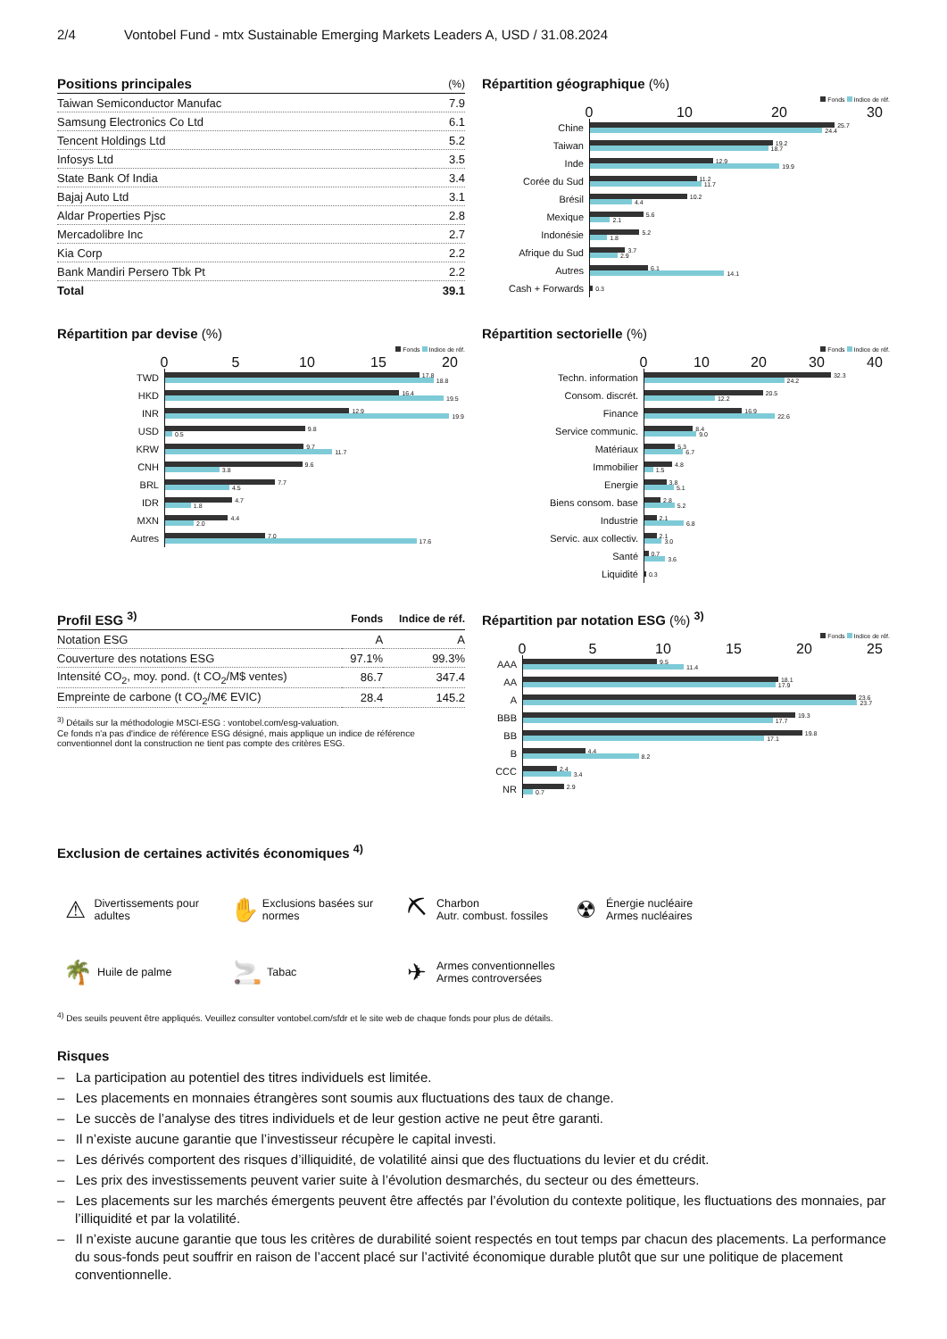2/4 Vontobel Fund - mtx Sustainable Emerging Markets Leaders A, USD / 31.08.2024
| Positions principales | (%) |
| --- | --- |
| Taiwan Semiconductor Manufac | 7.9 |
| Samsung Electronics Co Ltd | 6.1 |
| Tencent Holdings Ltd | 5.2 |
| Infosys Ltd | 3.5 |
| State Bank Of India | 3.4 |
| Bajaj Auto Ltd | 3.1 |
| Aldar Properties Pjsc | 2.8 |
| Mercadolibre Inc | 2.7 |
| Kia Corp | 2.2 |
| Bank Mandiri Persero Tbk Pt | 2.2 |
| Total | 39.1 |
Répartition géographique (%)
Fonds Indice de réf.
0 10 20 30
Chine
25.7
24.4
Taiwan
19.2
18.7
Inde
12.9
19.9
Corée du Sud
11.2
11.7
Brésil
10.2
4.4
Mexique
5.6
2.1
Indonésie
5.2
1.8
Afrique du Sud
3.7
2.9
Autres
6.1
14.1
Cash + Forwards
0.3
Répartition par devise (%)
Fonds Indice de réf.
0 5 10 15 20
TWD
17.8
18.8
HKD
16.4
19.5
INR
12.9
19.9
USD
9.8
0.5
KRW
9.7
11.7
CNH
9.6
3.8
BRL
7.7
4.5
IDR
4.7
1.8
MXN
4.4
2.0
Autres
7.0
17.6
Répartition sectorielle (%)
Fonds Indice de réf.
0 10 20 30 40
Techn. information
32.3
24.2
Consom. discrét.
20.5
12.2
Finance
16.9
22.6
Service communic.
8.4
9.0
Matériaux
5.3
6.7
Immobilier
4.8
1.5
Energie
3.8
5.1
Biens consom. base
2.8
5.2
Industrie
2.1
6.8
Servic. aux collectiv.
2.1
3.0
Santé
0.7
3.6
Liquidité
0.3
| Profil ESG <sup>3)</sup> | Fonds | Indice de réf. |
| --- | --- | --- |
| Notation ESG | A | A |
| Couverture des notations ESG | 97.1% | 99.3% |
| Intensité CO<sub>2</sub>, moy. pond. (t CO<sub>2</sub>/M$ ventes) | 86.7 | 347.4 |
| Empreinte de carbone (t CO<sub>2</sub>/M€ EVIC) | 28.4 | 145.2 |
<sup>3)</sup> Détails sur la méthodologie MSCI-ESG : vontobel.com/esg-valuation.
Ce fonds n'a pas d'indice de référence ESG désigné, mais applique un indice de référence conventionnel dont la construction ne tient pas compte des critères ESG.
Répartition par notation ESG (%) <sup>3)</sup>
Fonds Indice de réf.
0 5 10 15 20 25
AAA
9.5
11.4
AA
18.1
17.9
A
23.6
23.7
BBB
19.3
17.7
BB
19.8
17.1
B
4.4
8.2
CCC
2.4
3.4
NR
2.9
0.7
Exclusion de certaines activités économiques <sup>4)</sup>
⚠ Divertissements pour adultes
✋ Exclusions basées sur normes
⛏ Charbon
Autr. combust. fossiles
☢ Énergie nucléaire
Armes nucléaires
🌴 Huile de palme
🚬 Tabac
✈ Armes conventionnelles
Armes controversées
<sup>4)</sup> Des seuils peuvent être appliqués. Veuillez consulter vontobel.com/sfdr et le site web de chaque fonds pour plus de détails.
Risques
– La participation au potentiel des titres individuels est limitée.
– Les placements en monnaies étrangères sont soumis aux fluctuations des taux de change.
– Le succès de l’analyse des titres individuels et de leur gestion active ne peut être garanti.
– Il n’existe aucune garantie que l’investisseur récupère le capital investi.
– Les dérivés comportent des risques d’illiquidité, de volatilité ainsi que des fluctuations du levier et du crédit.
– Les prix des investissements peuvent varier suite à l’évolution desmarchés, du secteur ou des émetteurs.
– Les placements sur les marchés émergents peuvent être affectés par l’évolution du contexte politique, les fluctuations des monnaies, par l’illiquidité et par la volatilité.
– Il n’existe aucune garantie que tous les critères de durabilité soient respectés en tout temps par chacun des placements. La performance du sous-fonds peut souffrir en raison de l’accent placé sur l’activité économique durable plutôt que sur une politique de placement conventionnelle.